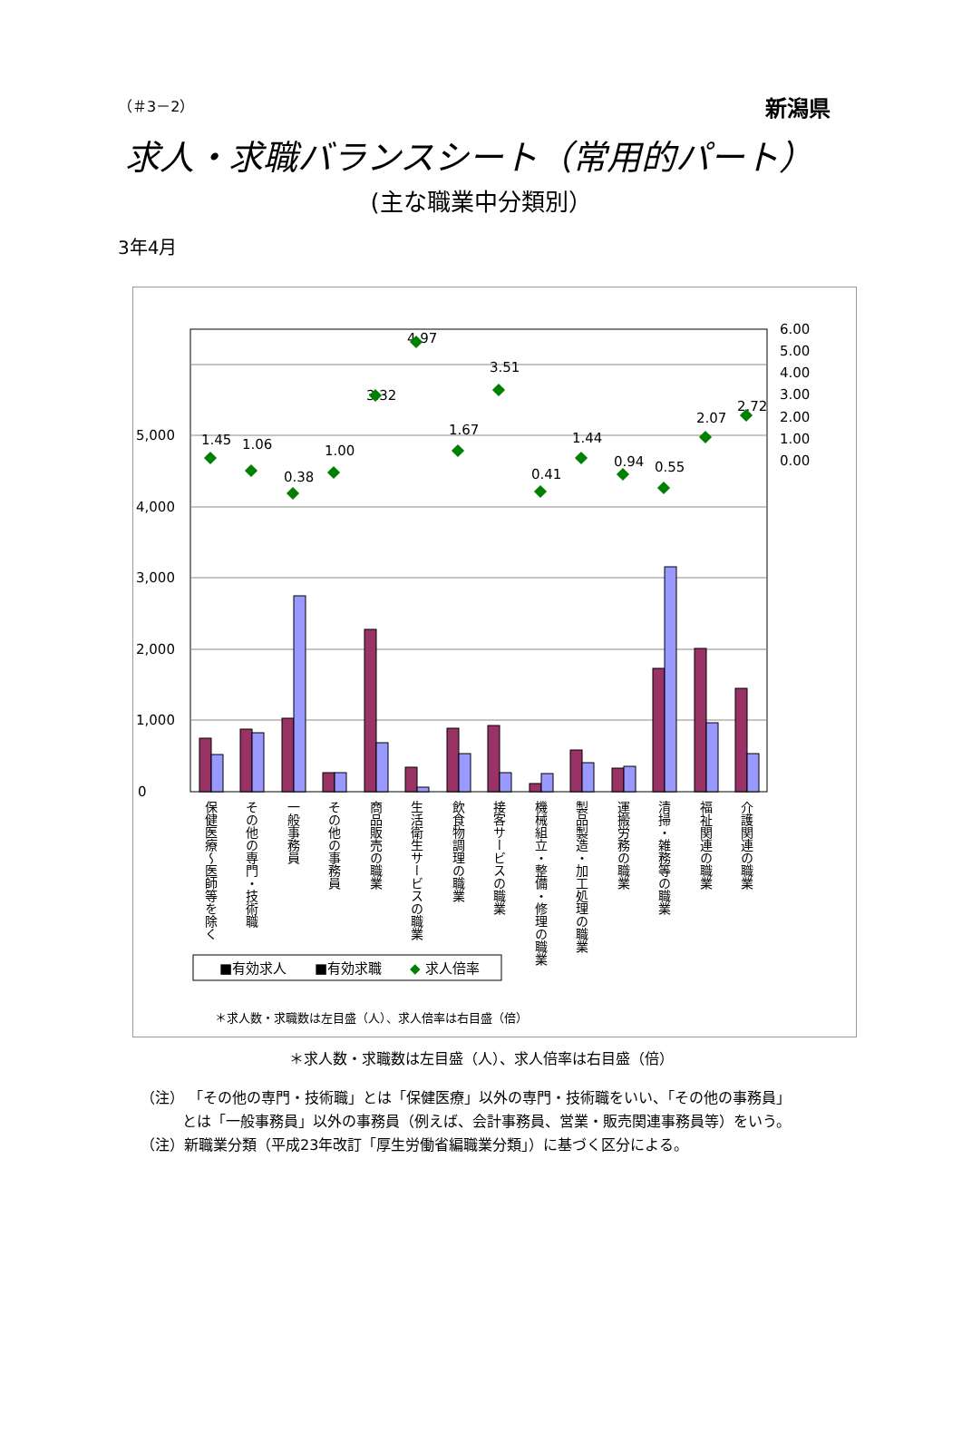（＃3－2） 新潟県
求人・求職バランスシート（常用的パート）
(主な職業中分類別）
3年4月
0
1,000
2,000
3,000
4,000
5,000
6.00
5.00
4.00
3.00
2.00
1.00
0.00
1.45
1.06
0.38
1.00
3.32
4.97
1.67
3.51
0.41
1.44
0.94
0.55
2.07
2.72
保健医療～医師等を除く
その他の専門・技術職
一般事務員
その他の事務員
商品販売の職業
生活衛生サービスの職業
飲食物調理の職業
接客サービスの職業
機械組立・整備・修理の職業
製品製造・加工処理の職業
運搬労務の職業
清掃・雑務等の職業
福祉関連の職業
介護関連の職業
■有効求人
■有効求職
◆
求人倍率
＊求人数・求職数は左目盛（人）、求人倍率は右目盛（倍）
＊求人数・求職数は左目盛（人）、求人倍率は右目盛（倍）
（注） 「その他の専門・技術職」とは「保健医療」以外の専門・技術職をいい、「その他の事務員」
とは「一般事務員」以外の事務員（例えば、会計事務員、営業・販売関連事務員等）をいう。
（注）新職業分類（平成23年改訂「厚生労働省編職業分類」）に基づく区分による。